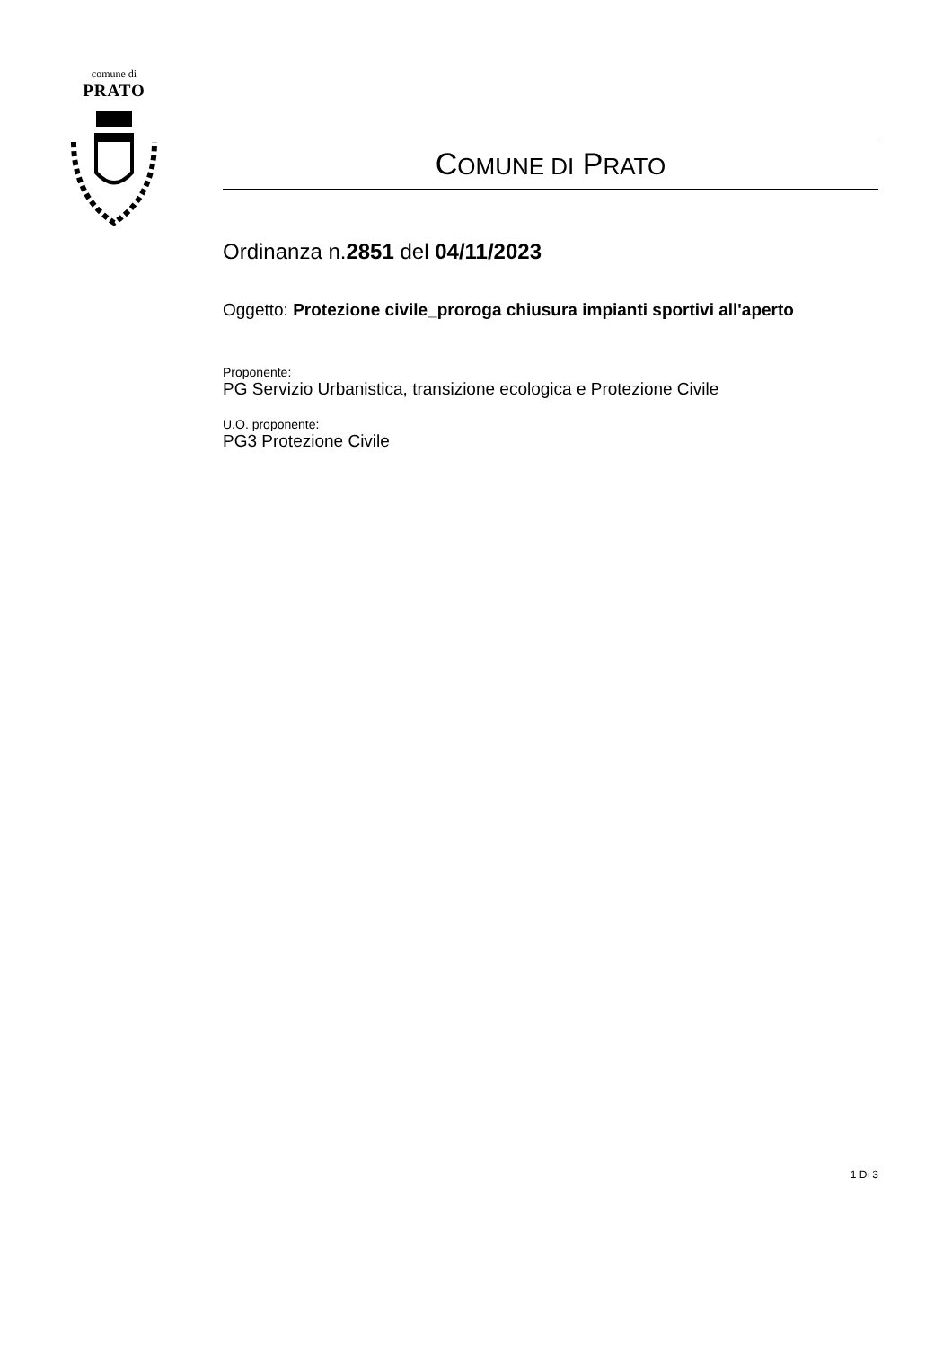comune di
PRATO
COMUNE DI PRATO
Ordinanza n.2851 del 04/11/2023
Oggetto: Protezione civile_proroga chiusura impianti sportivi all'aperto
Proponente:
PG Servizio Urbanistica, transizione ecologica e Protezione Civile
U.O. proponente:
PG3 Protezione Civile
1 Di 3